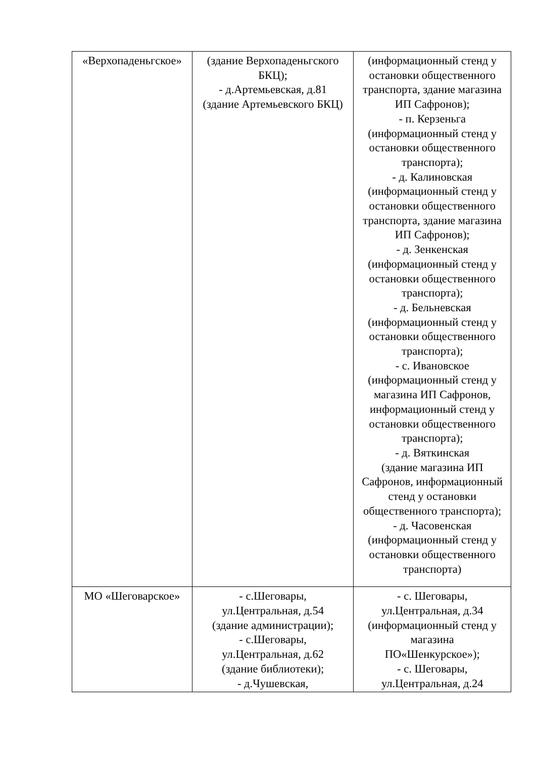| «Верхопаденьгское» | (здание Верхопаденьгского БКЦ); - д.Артемьевская, д.81 (здание Артемьевского БКЦ) | (информационный стенд у остановки общественного транспорта, здание магазина ИП Сафронов); - п. Керзеньга (информационный стенд у остановки общественного транспорта); - д. Калиновская (информационный стенд у остановки общественного транспорта, здание магазина ИП Сафронов); - д. Зенкенская (информационный стенд у остановки общественного транспорта); - д. Бельневская (информационный стенд у остановки общественного транспорта); - с. Ивановское (информационный стенд у магазина ИП Сафронов, информационный стенд у остановки общественного транспорта); - д. Вяткинская (здание магазина ИП Сафронов, информационный стенд у остановки общественного транспорта); - д. Часовенская (информационный стенд у остановки общественного транспорта) |
| МО «Шеговарское» | - с.Шеговары, ул.Центральная, д.54 (здание администрации); - с.Шеговары, ул.Центральная, д.62 (здание библиотеки); - д.Чушевская, | - с. Шеговары, ул.Центральная, д.34 (информационный стенд у магазина ПО«Шенкурское»); - с. Шеговары, ул.Центральная, д.24 |